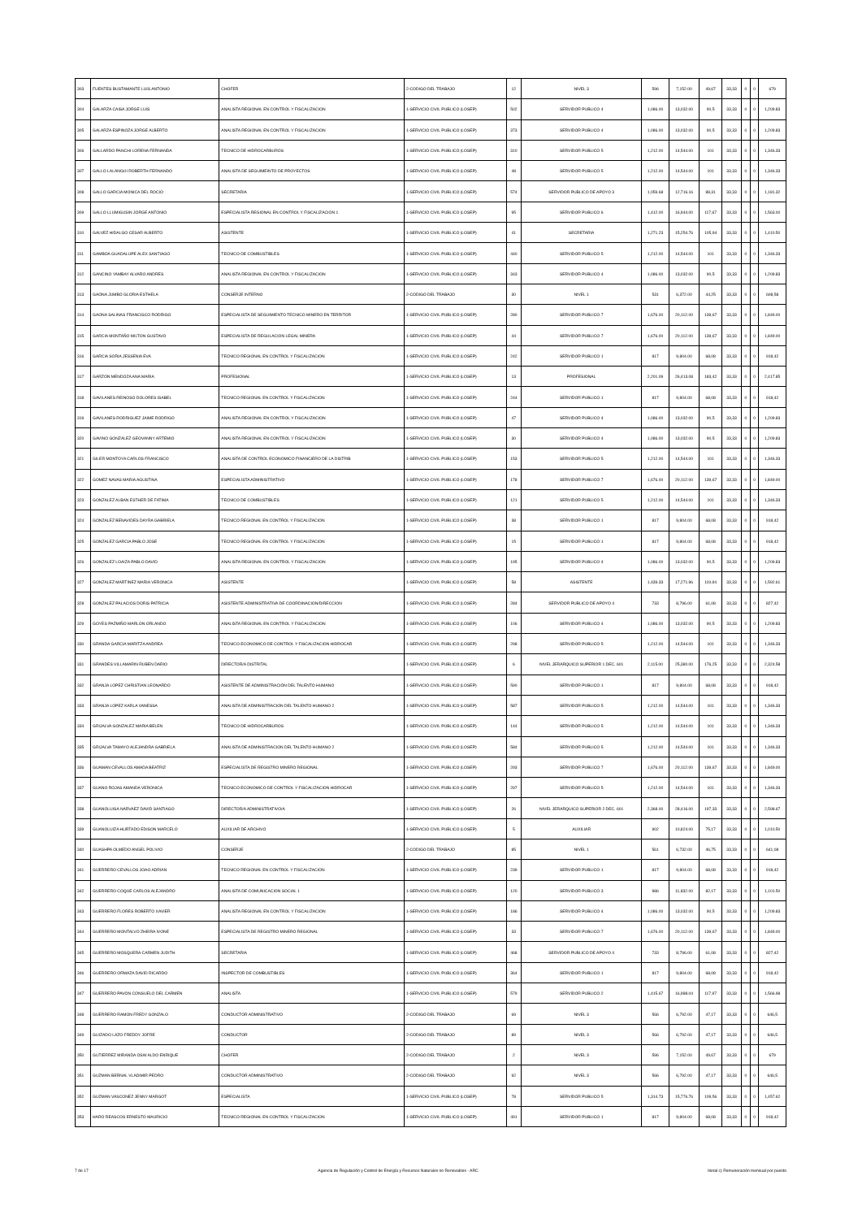| 303 | FUENTES BUSTAMANTE LUIS ANTONIO | CHOFER | 2-CODIGO DEL TRABAJO | 12 | NIVEL 3 | 596 | 7,152.00 | 49,67 | 33,33 | 0 | 0 | 679 |
| 304 | GALARZA CAISA JORGE LUIS | ANALISTA REGIONAL EN CONTROL Y FISCALIZACION | 1-SERVICIO CIVIL PUBLICO (LOSEP) | 502 | SERVIDOR PUBLICO 4 | 1,086.00 | 13,032.00 | 90,5 | 33,33 | 0 | 0 | 1,209.83 |
| 305 | GALARZA ESPINOZA JORGE ALBERTO | ANALISTA REGIONAL EN CONTROL Y FISCALIZACION | 1-SERVICIO CIVIL PUBLICO (LOSEP) | 373 | SERVIDOR PUBLICO 4 | 1,086.00 | 13,032.00 | 90,5 | 33,33 | 0 | 0 | 1,209.83 |
| 306 | GALLARDO PANCHI LORENA FERNANDA | TECNICO DE HIDROCARBUROS | 1-SERVICIO CIVIL PUBLICO (LOSEP) | 310 | SERVIDOR PUBLICO 5 | 1,212.00 | 14,544.00 | 101 | 33,33 | 0 | 0 | 1,346.33 |
| 307 | GALLO LALANGUI ROBERTH FERNANDO | ANALISTA DE SEGUIMEINTO DE PROYECTOS | 1-SERVICIO CIVIL PUBLICO (LOSEP) | 48 | SERVIDOR PUBLICO 5 | 1,212.00 | 14,544.00 | 101 | 33,33 | 0 | 0 | 1,346.33 |
| 308 | GALLO GARCIA MONICA DEL ROCIO | SECRETARIA | 1-SERVICIO CIVIL PUBLICO (LOSEP) | 574 | SERVIDOR PUBLICO DE APOYO 3 | 1,059.68 | 12,716.16 | 88,31 | 33,33 | 0 | 0 | 1,181.32 |
| 309 | GALLO LLUMIGUSIN JORGE ANTONIO | ESPECIALISTA REGIONAL EN CONTROL Y FISCALIZACION 1 | 1-SERVICIO CIVIL PUBLICO (LOSEP) | 95 | SERVIDOR PUBLICO 6 | 1,412.00 | 16,944.00 | 117,67 | 33,33 | 0 | 0 | 1,563.00 |
| 310 | GALVEZ HIDALGO CESAR ALBERTO | ASISTENTE | 1-SERVICIO CIVIL PUBLICO (LOSEP) | 41 | SECRETARIA | 1,271.23 | 15,254.76 | 105,94 | 33,33 | 0 | 0 | 1,410.50 |
| 311 | GAMBOA GUADALUPE ALEX SANTIAGO | TECNICO DE COMBUSTIBLES | 1-SERVICIO CIVIL PUBLICO (LOSEP) | 440 | SERVIDOR PUBLICO 5 | 1,212.00 | 14,544.00 | 101 | 33,33 | 0 | 0 | 1,346.33 |
| 312 | GANCINO YAMBAY ALVARO ANDRES | ANALISTA REGIONAL EN CONTROL Y FISCALIZACION | 1-SERVICIO CIVIL PUBLICO (LOSEP) | 343 | SERVIDOR PUBLICO 4 | 1,086.00 | 13,032.00 | 90,5 | 33,33 | 0 | 0 | 1,209.83 |
| 313 | GAONA JUMBO GLORIA ESTHELA | CONSERJE INTERNO | 2-CODIGO DEL TRABAJO | 30 | NIVEL 1 | 531 | 6,372.00 | 44,25 | 33,33 | 0 | 0 | 608,58 |
| 314 | GAONA SALINAS FRANCISCO RODRIGO | ESPECIALISTA DE SEGUIMIENTO TECNICO MINERO EN TERRITOR | 1-SERVICIO CIVIL PUBLICO (LOSEP) | 280 | SERVIDOR PUBLICO 7 | 1,676.00 | 20,112.00 | 139,67 | 33,33 | 0 | 0 | 1,849.00 |
| 315 | GARCIA MONTAÑO MILTON GUSTAVO | ESPECIALISTA DE REGULACION LEGAL MINERA | 1-SERVICIO CIVIL PUBLICO (LOSEP) | 44 | SERVIDOR PUBLICO 7 | 1,676.00 | 20,112.00 | 139,67 | 33,33 | 0 | 0 | 1,849.00 |
| 316 | GARCIA SORIA JESSENIA EVA | TECNICO REGIONAL EN CONTROL Y FISCALIZACION | 1-SERVICIO CIVIL PUBLICO (LOSEP) | 242 | SERVIDOR PUBLICO 1 | 817 | 9,804.00 | 68,08 | 33,33 | 0 | 0 | 918,42 |
| 317 | GARZON MENDOZA ANA MARIA | PROFESIONAL | 1-SERVICIO CIVIL PUBLICO (LOSEP) | 13 | PROFESIONAL | 2,201.09 | 26,413.08 | 183,42 | 33,33 | 0 | 0 | 2,417.85 |
| 318 | GAVILANES REINOSO DOLORES ISABEL | TECNICO REGIONAL EN CONTROL Y FISCALIZACION | 1-SERVICIO CIVIL PUBLICO (LOSEP) | 244 | SERVIDOR PUBLICO 1 | 817 | 9,804.00 | 68,08 | 33,33 | 0 | 0 | 918,42 |
| 319 | GAVILANES RODRIGUEZ JAIME RODRIGO | ANALISTA REGIONAL EN CONTROL Y FISCALIZACION | 1-SERVICIO CIVIL PUBLICO (LOSEP) | 47 | SERVIDOR PUBLICO 4 | 1,086.00 | 13,032.00 | 90,5 | 33,33 | 0 | 0 | 1,209.83 |
| 320 | GAVINO GONZALEZ GEOVANNY ARTEMIO | ANALISTA REGIONAL EN CONTROL Y FISCALIZACION | 1-SERVICIO CIVIL PUBLICO (LOSEP) | 30 | SERVIDOR PUBLICO 4 | 1,086.00 | 13,032.00 | 90,5 | 33,33 | 0 | 0 | 1,209.83 |
| 321 | GILER MONTOYA CARLOS FRANCISCO | ANALISTA DE CONTROL ECONOMICO FINANCIERO DE LA DISTRIB | 1-SERVICIO CIVIL PUBLICO (LOSEP) | 153 | SERVIDOR PUBLICO 5 | 1,212.00 | 14,544.00 | 101 | 33,33 | 0 | 0 | 1,346.33 |
| 322 | GOMEZ NAVAS MARIA AGUSTINA | ESPECIALISTA ADMINISTRATIVO | 1-SERVICIO CIVIL PUBLICO (LOSEP) | 178 | SERVIDOR PUBLICO 7 | 1,676.00 | 20,112.00 | 139,67 | 33,33 | 0 | 0 | 1,849.00 |
| 323 | GONZALEZ ALBAN ESTHER DE FATIMA | TECNICO DE COMBUSTIBLES | 1-SERVICIO CIVIL PUBLICO (LOSEP) | 121 | SERVIDOR PUBLICO 5 | 1,212.00 | 14,544.00 | 101 | 33,33 | 0 | 0 | 1,346.33 |
| 324 | GONZALEZ BENAVIDES DAYRA GABRIELA | TECNICO REGIONAL EN CONTROL Y FISCALIZACION | 1-SERVICIO CIVIL PUBLICO (LOSEP) | 38 | SERVIDOR PUBLICO 1 | 817 | 9,804.00 | 68,08 | 33,33 | 0 | 0 | 918,42 |
| 325 | GONZALEZ GARCIA PABLO JOSE | TECNICO REGIONAL EN CONTROL Y FISCALIZACION | 1-SERVICIO CIVIL PUBLICO (LOSEP) | 15 | SERVIDOR PUBLICO 1 | 817 | 9,804.00 | 68,08 | 33,33 | 0 | 0 | 918,42 |
| 326 | GONZALEZ LOAIZA PABLO DAVID | ANALISTA REGIONAL EN CONTROL Y FISCALIZACION | 1-SERVICIO CIVIL PUBLICO (LOSEP) | 195 | SERVIDOR PUBLICO 4 | 1,086.00 | 13,032.00 | 90,5 | 33,33 | 0 | 0 | 1,209.83 |
| 327 | GONZALEZ MARTINEZ MARIA VERONICA | ASISTENTE | 1-SERVICIO CIVIL PUBLICO (LOSEP) | 58 | ASISTENTE | 1,439.33 | 17,271.96 | 119,94 | 33,33 | 0 | 0 | 1,592.61 |
| 328 | GONZALEZ PALACIOS DORIS PATRICIA | ASISTENTE ADMINISTRATIVA DE COORDINACION/DIRECCION | 1-SERVICIO CIVIL PUBLICO (LOSEP) | 284 | SERVIDOR PUBLICO DE APOYO 4 | 733 | 8,796.00 | 61,08 | 33,33 | 0 | 0 | 827,42 |
| 329 | GOYES PAZMIÑO MARLON ORLANDO | ANALISTA REGIONAL EN CONTROL Y FISCALIZACION | 1-SERVICIO CIVIL PUBLICO (LOSEP) | 106 | SERVIDOR PUBLICO 4 | 1,086.00 | 13,032.00 | 90,5 | 33,33 | 0 | 0 | 1,209.83 |
| 330 | GRANDA GARCIA MARITZA ANDREA | TECNICO ECONOMICO DE CONTROL Y FISCALIZACION HIDROCAR | 1-SERVICIO CIVIL PUBLICO (LOSEP) | 298 | SERVIDOR PUBLICO 5 | 1,212.00 | 14,544.00 | 101 | 33,33 | 0 | 0 | 1,346.33 |
| 331 | GRANDES VILLAMARIN RUBEN DARIO | DIRECTOR/A DISTRITAL | 1-SERVICIO CIVIL PUBLICO (LOSEP) | 6 | NIVEL JERARQUICO SUPERIOR 1 DEC. 601 | 2,115.00 | 25,380.00 | 176,25 | 33,33 | 0 | 0 | 2,324.58 |
| 332 | GRANJA LOPEZ CHRISTIAN LEONARDO | ASISTENTE DE ADMINISTRACIÓN DEL TALENTO HUMANO | 1-SERVICIO CIVIL PUBLICO (LOSEP) | 590 | SERVIDOR PUBLICO 1 | 817 | 9,804.00 | 68,08 | 33,33 | 0 | 0 | 918,42 |
| 333 | GRANJA LOPEZ KARLA VANESSA | ANALISTA DE ADMINISTRACION DEL TALENTO HUMANO 2 | 1-SERVICIO CIVIL PUBLICO (LOSEP) | 587 | SERVIDOR PUBLICO 5 | 1,212.00 | 14,544.00 | 101 | 33,33 | 0 | 0 | 1,346.33 |
| 334 | GRIJALVA GONZALEZ MARIA BELEN | TECNICO DE HIDROCARBUROS | 1-SERVICIO CIVIL PUBLICO (LOSEP) | 144 | SERVIDOR PUBLICO 5 | 1,212.00 | 14,544.00 | 101 | 33,33 | 0 | 0 | 1,346.33 |
| 335 | GRIJALVA TAMAYO ALEJANDRA GABRIELA | ANALISTA DE ADMINISTRACION DEL TALENTO HUMANO 2 | 1-SERVICIO CIVIL PUBLICO (LOSEP) | 584 | SERVIDOR PUBLICO 5 | 1,212.00 | 14,544.00 | 101 | 33,33 | 0 | 0 | 1,346.33 |
| 336 | GUAMAN CEVALLOS AMADA BEATRIZ | ESPECIALISTA DE REGISTRO MINERO REGIONAL | 1-SERVICIO CIVIL PUBLICO (LOSEP) | 293 | SERVIDOR PUBLICO 7 | 1,676.00 | 20,112.00 | 139,67 | 33,33 | 0 | 0 | 1,849.00 |
| 337 | GUANO ROJAS AMANDA VERONICA | TECNICO ECONOMICO DE CONTROL Y FISCALIZACION HIDROCAR | 1-SERVICIO CIVIL PUBLICO (LOSEP) | 297 | SERVIDOR PUBLICO 5 | 1,212.00 | 14,544.00 | 101 | 33,33 | 0 | 0 | 1,346.33 |
| 338 | GUANOLUISA NARVAEZ DAVID SANTIAGO | DIRECTOR/A ADMINISTRATIVO/A | 1-SERVICIO CIVIL PUBLICO (LOSEP) | 26 | NIVEL JERARQUICO SUPERIOR 2 DEC. 601 | 2,368.00 | 28,416.00 | 197,33 | 33,33 | 0 | 0 | 2,598.67 |
| 339 | GUANOLUIZA HURTADO EDISON MARCELO | AUXILIAR DE ARCHIVO | 1-SERVICIO CIVIL PUBLICO (LOSEP) | 5 | AUXILIAR | 902 | 10,824.00 | 75,17 | 33,33 | 0 | 0 | 1,010.50 |
| 340 | GUASHPA OLMEDO ANGEL POLIVIO | CONSERJE | 2-CODIGO DEL TRABAJO | 85 | NIVEL 1 | 561 | 6,732.00 | 46,75 | 33,33 | 0 | 0 | 641,08 |
| 341 | GUERRERO CEVALLOS JOAO ADRIAN | TECNICO REGIONAL EN CONTROL Y FISCALIZACION | 1-SERVICIO CIVIL PUBLICO (LOSEP) | 239 | SERVIDOR PUBLICO 1 | 817 | 9,804.00 | 68,08 | 33,33 | 0 | 0 | 918,42 |
| 342 | GUERRERO COQUE CARLOS ALEJANDRO | ANALISTA DE COMUNICACION SOCIAL 1 | 1-SERVICIO CIVIL PUBLICO (LOSEP) | 120 | SERVIDOR PUBLICO 3 | 986 | 11,832.00 | 82,17 | 33,33 | 0 | 0 | 1,101.50 |
| 343 | GUERRERO FLORES ROBERTO XAVIER | ANALISTA REGIONAL EN CONTROL Y FISCALIZACION | 1-SERVICIO CIVIL PUBLICO (LOSEP) | 186 | SERVIDOR PUBLICO 4 | 1,086.00 | 13,032.00 | 90,5 | 33,33 | 0 | 0 | 1,209.83 |
| 344 | GUERRERO MONTALVO ZHEIRA IVONE | ESPECIALISTA DE REGISTRO MINERO REGIONAL | 1-SERVICIO CIVIL PUBLICO (LOSEP) | 33 | SERVIDOR PUBLICO 7 | 1,676.00 | 20,112.00 | 139,67 | 33,33 | 0 | 0 | 1,849.00 |
| 345 | GUERRERO MOSQUERA CARMEN JUDITH | SECRETARIA | 1-SERVICIO CIVIL PUBLICO (LOSEP) | 468 | SERVIDOR PUBLICO DE APOYO 4 | 733 | 8,796.00 | 61,08 | 33,33 | 0 | 0 | 827,42 |
| 346 | GUERRERO ORMAZA DAVID RICARDO | INSPECTOR DE COMBUSTIBLES | 1-SERVICIO CIVIL PUBLICO (LOSEP) | 364 | SERVIDOR PUBLICO 1 | 817 | 9,804.00 | 68,08 | 33,33 | 0 | 0 | 918,42 |
| 347 | GUERRERO PAVON CONSUELO DEL CARMEN | ANALISTA | 1-SERVICIO CIVIL PUBLICO (LOSEP) | 579 | SERVIDOR PUBLICO 2 | 1,415.67 | 16,988.04 | 117,97 | 33,33 | 0 | 0 | 1,566.98 |
| 348 | GUERRERO RAMON FREDY GONZALO | CONDUCTOR ADMINISTRATIVO | 2-CODIGO DEL TRABAJO | 69 | NIVEL 3 | 566 | 6,792.00 | 47,17 | 33,33 | 0 | 0 | 646,5 |
| 349 | GUIZADO LAZO FREDDY JOFRE | CONDUCTOR | 2-CODIGO DEL TRABAJO | 89 | NIVEL 3 | 566 | 6,792.00 | 47,17 | 33,33 | 0 | 0 | 646,5 |
| 350 | GUTIERREZ MIRANDA OSW ALDO ENRIQUE | CHOFER | 2-CODIGO DEL TRABAJO | 2 | NIVEL 3 | 596 | 7,152.00 | 49,67 | 33,33 | 0 | 0 | 679 |
| 351 | GUZMAN BERNAL VLADIMIR PEDRO | CONDUCTOR ADMINISTRATIVO | 2-CODIGO DEL TRABAJO | 92 | NIVEL 3 | 566 | 6,792.00 | 47,17 | 33,33 | 0 | 0 | 646,5 |
| 352 | GUZMAN VASCONEZ JENNY MARGOT | ESPECIALISTA | 1-SERVICIO CIVIL PUBLICO (LOSEP) | 78 | SERVIDOR PUBLICO 5 | 1,314.73 | 15,776.76 | 109,56 | 33,33 | 0 | 0 | 1,457.62 |
| 353 | HARO REASCOS ERNESTO MAURICIO | TECNICO REGIONAL EN CONTROL Y FISCALIZACION | 1-SERVICIO CIVIL PUBLICO (LOSEP) | 491 | SERVIDOR PUBLICO 1 | 817 | 9,804.00 | 68,08 | 33,33 | 0 | 0 | 918,42 |
7 de 17 Agencia de Regulación y Control de Energía y Recursos Naturales no Renovables - ARC literal c) Remuneración mensual por puesto